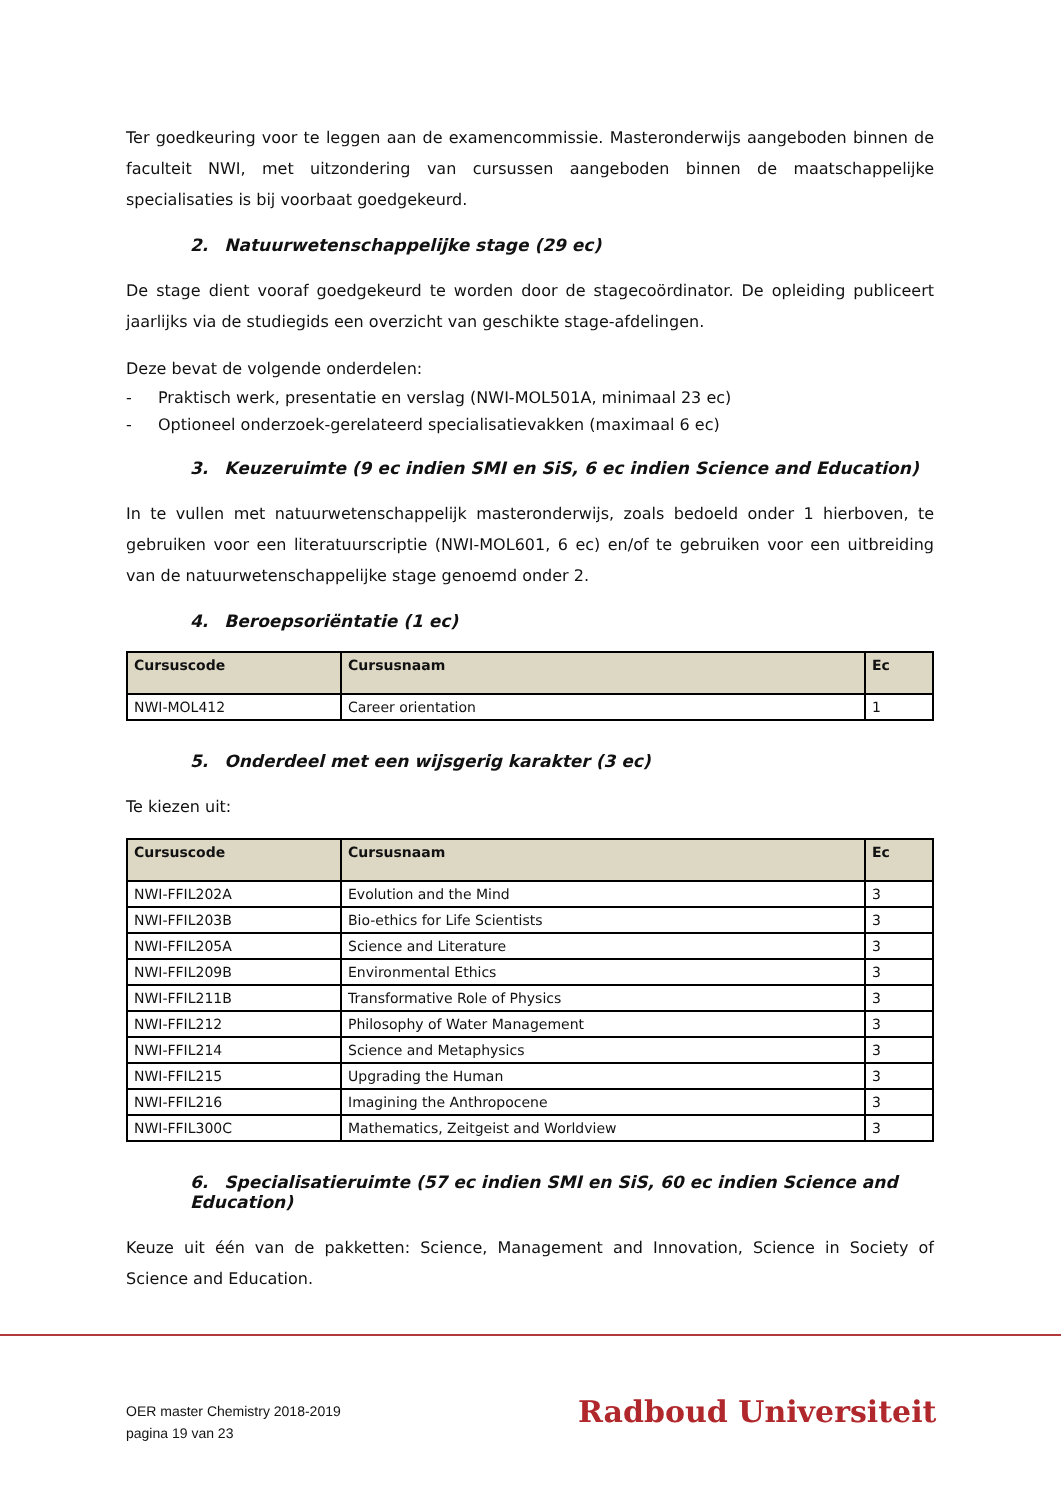Ter goedkeuring voor te leggen aan de examencommissie. Masteronderwijs aangeboden binnen de faculteit NWI, met uitzondering van cursussen aangeboden binnen de maatschappelijke specialisaties is bij voorbaat goedgekeurd.
2. Natuurwetenschappelijke stage (29 ec)
De stage dient vooraf goedgekeurd te worden door de stagecoördinator. De opleiding publiceert jaarlijks via de studiegids een overzicht van geschikte stage-afdelingen.
Deze bevat de volgende onderdelen:
- Praktisch werk, presentatie en verslag (NWI-MOL501A, minimaal 23 ec)
- Optioneel onderzoek-gerelateerd specialisatievakken (maximaal 6 ec)
3. Keuzeruimte (9 ec indien SMI en SiS, 6 ec indien Science and Education)
In te vullen met natuurwetenschappelijk masteronderwijs, zoals bedoeld onder 1 hierboven, te gebruiken voor een literatuurscriptie (NWI-MOL601, 6 ec) en/of te gebruiken voor een uitbreiding van de natuurwetenschappelijke stage genoemd onder 2.
4. Beroepsoriëntatie (1 ec)
| Cursuscode | Cursusnaam | Ec |
| --- | --- | --- |
| NWI-MOL412 | Career orientation | 1 |
5. Onderdeel met een wijsgerig karakter (3 ec)
Te kiezen uit:
| Cursuscode | Cursusnaam | Ec |
| --- | --- | --- |
| NWI-FFIL202A | Evolution and the Mind | 3 |
| NWI-FFIL203B | Bio-ethics for Life Scientists | 3 |
| NWI-FFIL205A | Science and Literature | 3 |
| NWI-FFIL209B | Environmental Ethics | 3 |
| NWI-FFIL211B | Transformative Role of Physics | 3 |
| NWI-FFIL212 | Philosophy of Water Management | 3 |
| NWI-FFIL214 | Science and Metaphysics | 3 |
| NWI-FFIL215 | Upgrading the Human | 3 |
| NWI-FFIL216 | Imagining the Anthropocene | 3 |
| NWI-FFIL300C | Mathematics, Zeitgeist and Worldview | 3 |
6. Specialisatieruimte (57 ec indien SMI en SiS, 60 ec indien Science and Education)
Keuze uit één van de pakketten: Science, Management and Innovation, Science in Society of Science and Education.
OER master Chemistry 2018-2019
pagina 19 van 23
Radboud Universiteit